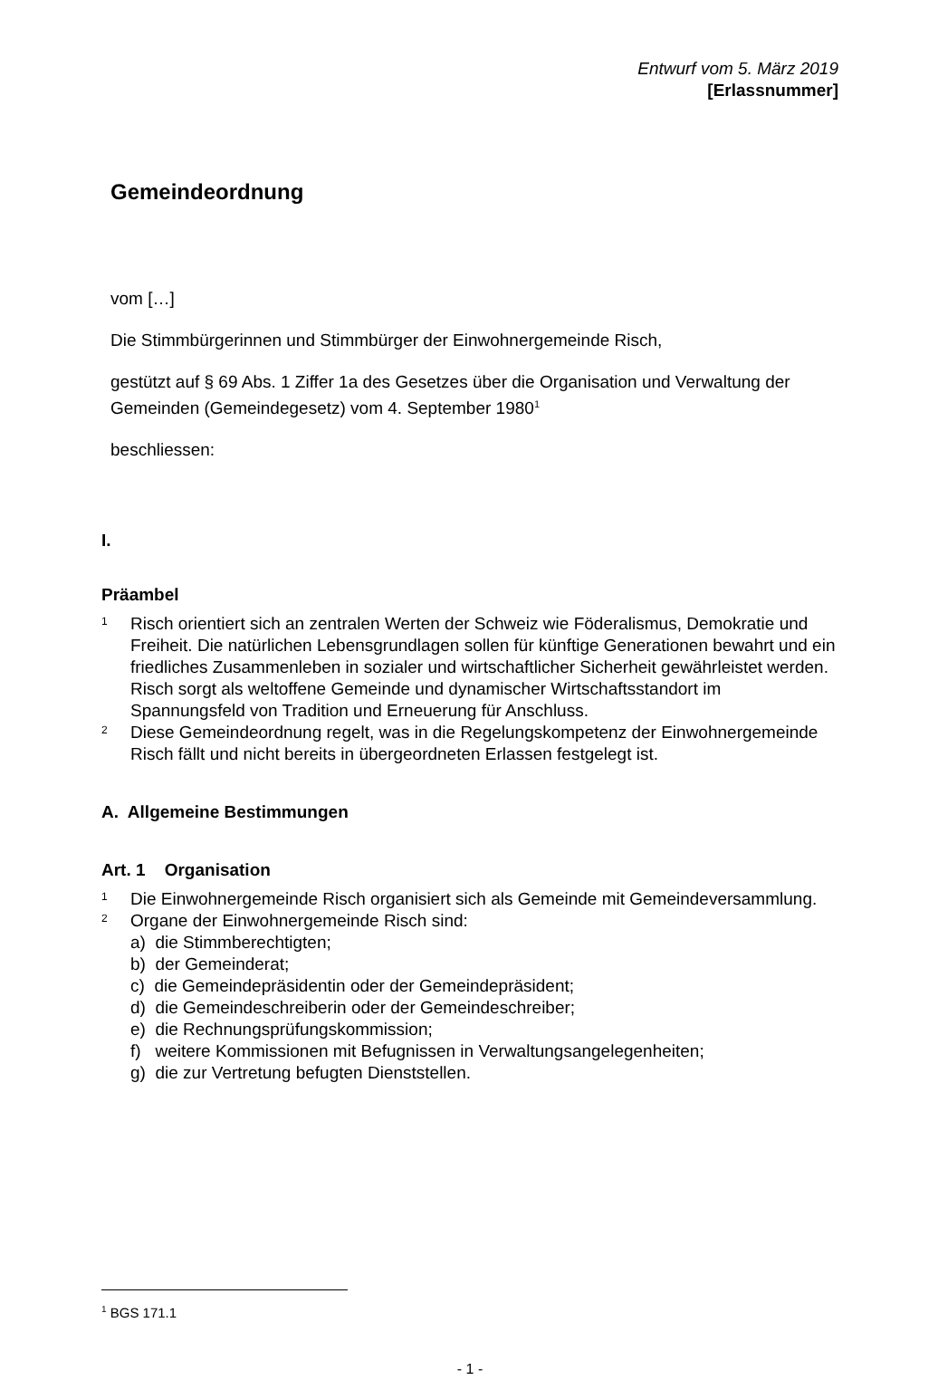Entwurf vom 5. März 2019
[Erlassnummer]
Gemeindeordnung
vom […]
Die Stimmbürgerinnen und Stimmbürger der Einwohnergemeinde Risch,
gestützt auf § 69 Abs. 1 Ziffer 1a des Gesetzes über die Organisation und Verwaltung der Gemeinden (Gemeindegesetz) vom 4. September 1980<sup>1</sup>
beschliessen:
I.
Präambel
1
Risch orientiert sich an zentralen Werten der Schweiz wie Föderalismus, Demokratie und Freiheit. Die natürlichen Lebensgrundlagen sollen für künftige Generationen bewahrt und ein friedliches Zusammenleben in sozialer und wirtschaftlicher Sicherheit gewährleistet werden. Risch sorgt als weltoffene Gemeinde und dynamischer Wirtschaftsstandort im Spannungsfeld von Tradition und Erneuerung für Anschluss.
2
Diese Gemeindeordnung regelt, was in die Regelungskompetenz der Einwohnergemeinde Risch fällt und nicht bereits in übergeordneten Erlassen festgelegt ist.
A. Allgemeine Bestimmungen
Art. 1 Organisation
1
Die Einwohnergemeinde Risch organisiert sich als Gemeinde mit Gemeindeversammlung.
2
Organe der Einwohnergemeinde Risch sind:
a) die Stimmberechtigten;
b) der Gemeinderat;
c) die Gemeindepräsidentin oder der Gemeindepräsident;
d) die Gemeindeschreiberin oder der Gemeindeschreiber;
e) die Rechnungsprüfungskommission;
f) weitere Kommissionen mit Befugnissen in Verwaltungsangelegenheiten;
g) die zur Vertretung befugten Dienststellen.
<sup>1</sup> BGS 171.1
- 1 -